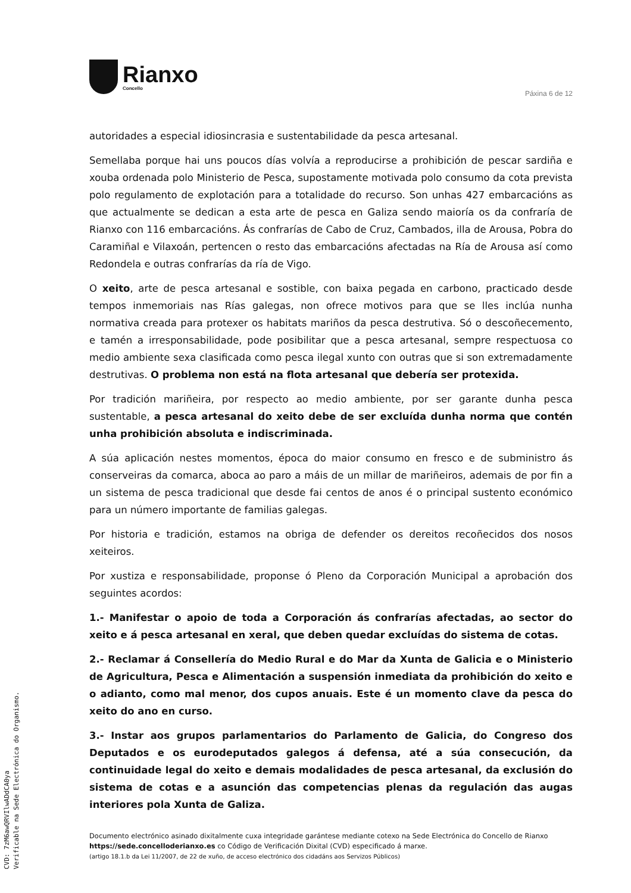Rianxo
Concello
Páxina 6 de 12
autoridades a especial idiosincrasia e sustentabilidade da pesca artesanal.
Semellaba porque hai uns poucos días volvía a reproducirse a prohibición de pescar sardiña e xouba ordenada polo Ministerio de Pesca, supostamente motivada polo consumo da cota prevista polo regulamento de explotación para a totalidade do recurso. Son unhas 427 embarcacións as que actualmente se dedican a esta arte de pesca en Galiza sendo maioría os da confraría de Rianxo con 116 embarcacións. Ás confrarías de Cabo de Cruz, Cambados, illa de Arousa, Pobra do Caramiñal e Vilaxoán, pertencen o resto das embarcacións afectadas na Ría de Arousa así como Redondela e outras confrarías da ría de Vigo.
O xeito, arte de pesca artesanal e sostible, con baixa pegada en carbono, practicado desde tempos inmemoriais nas Rías galegas, non ofrece motivos para que se lles inclúa nunha normativa creada para protexer os habitats mariños da pesca destrutiva. Só o descoñecemento, e tamén a irresponsabilidade, pode posibilitar que a pesca artesanal, sempre respectuosa co medio ambiente sexa clasificada como pesca ilegal xunto con outras que si son extremadamente destrutivas. O problema non está na flota artesanal que debería ser protexida.
Por tradición mariñeira, por respecto ao medio ambiente, por ser garante dunha pesca sustentable, a pesca artesanal do xeito debe de ser excluída dunha norma que contén unha prohibición absoluta e indiscriminada.
A súa aplicación nestes momentos, época do maior consumo en fresco e de subministro ás conserveiras da comarca, aboca ao paro a máis de un millar de mariñeiros, ademais de por fin a un sistema de pesca tradicional que desde fai centos de anos é o principal sustento económico para un número importante de familias galegas.
Por historia e tradición, estamos na obriga de defender os dereitos recoñecidos dos nosos xeiteiros.
Por xustiza e responsabilidade, proponse ó Pleno da Corporación Municipal a aprobación dos seguintes acordos:
1.- Manifestar o apoio de toda a Corporación ás confrarías afectadas, ao sector do xeito e á pesca artesanal en xeral, que deben quedar excluídas do sistema de cotas.
2.- Reclamar á Consellería do Medio Rural e do Mar da Xunta de Galicia e o Ministerio de Agricultura, Pesca e Alimentación a suspensión inmediata da prohibición do xeito e o adianto, como mal menor, dos cupos anuais. Este é un momento clave da pesca do xeito do ano en curso.
3.- Instar aos grupos parlamentarios do Parlamento de Galicia, do Congreso dos Deputados e os eurodeputados galegos á defensa, até a súa consecución, da continuidade legal do xeito e demais modalidades de pesca artesanal, da exclusión do sistema de cotas e a asunción das competencias plenas da regulación das augas interiores pola Xunta de Galiza.
Documento electrónico asinado dixitalmente cuxa integridade garántese mediante cotexo na Sede Electrónica do Concello de Rianxo https://sede.concelloderianxo.es co Código de Verificación Dixital (CVD) especificado á marxe.
(artigo 18.1.b da Lei 11/2007, de 22 de xuño, de acceso electrónico dos cidadáns aos Servizos Públicos)
CVD: 7zM6awQRVIlwADdCA0ya
Verificable na Sede Electrónica do Organismo.